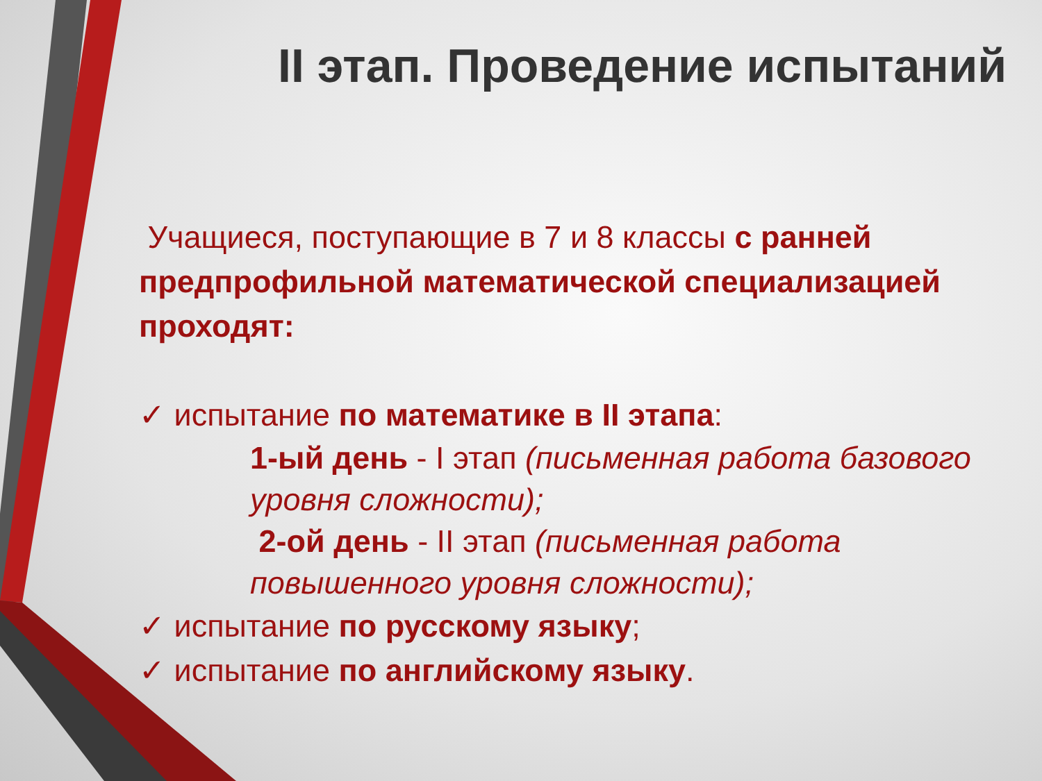II этап. Проведение испытаний
Учащиеся, поступающие в 7 и 8 классы с ранней предпрофильной математической специализацией проходят:
✓ испытание по математике в II этапа:
1-ый день - I этап (письменная работа базового уровня сложности);
2-ой день - II этап (письменная работа повышенного уровня сложности);
✓ испытание по русскому языку;
✓ испытание по английскому языку.